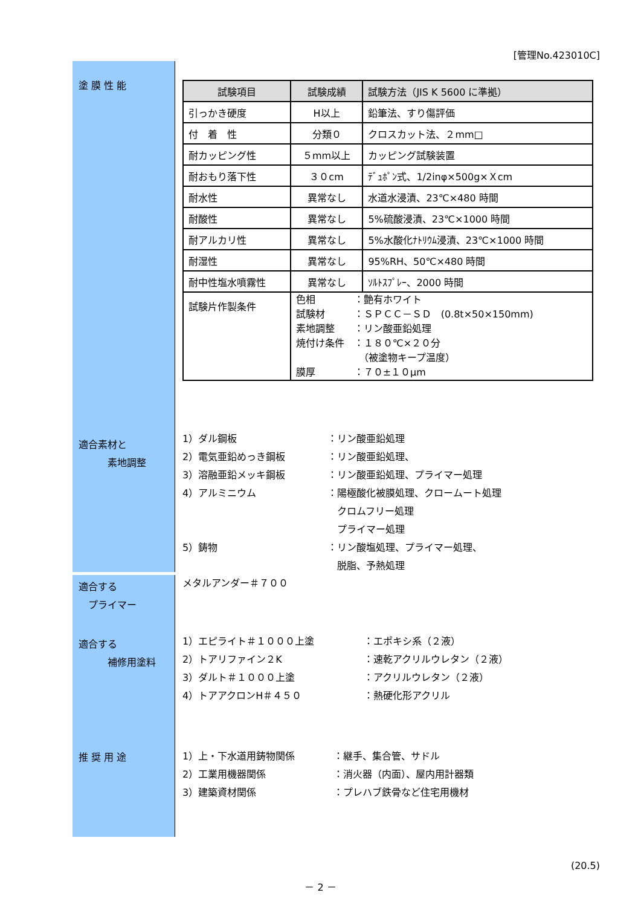[管理No.423010C]
塗 膜 性 能
| 試験項目 | 試験成績 | 試験方法（JIS K 5600 に準拠） |
| --- | --- | --- |
| 引っかき硬度 | H以上 | 鉛筆法、すり傷評価 |
| 付 着 性 | 分類０ | クロスカット法、２mm□ |
| 耐カッピング性 | ５mm以上 | カッピング試験装置 |
| 耐おもり落下性 | ３０cm | ﾃﾞｭﾎﾟﾝ式、1/2inφ×500g×Ｘcm |
| 耐水性 | 異常なし | 水道水浸漬、23℃×480 時間 |
| 耐酸性 | 異常なし | 5%硫酸浸漬、23℃×1000 時間 |
| 耐アルカリ性 | 異常なし | 5%水酸化ﾅﾄﾘｳﾑ浸漬、23℃×1000 時間 |
| 耐湿性 | 異常なし | 95%RH、50℃×480 時間 |
| 耐中性塩水噴霧性 | 異常なし | ｿﾙﾄｽﾌﾟﾚｰ、2000 時間 |
| 試験片作製条件 | 色相 ：艶有ホワイト 試験材 ：ＳＰＣＣ－ＳＤ (0.8t×50×150mm) 素地調整 ：リン酸亜鉛処理 焼付け条件 ：１８０℃×２０分 （被塗物キープ温度） 膜厚 ：７０±１０μm | |
適合素材と
　　　素地調整
1）ダル鋼板 ：リン酸亜鉛処理
2）電気亜鉛めっき鋼板 ：リン酸亜鉛処理、
3）溶融亜鉛メッキ鋼板 ：リン酸亜鉛処理、プライマー処理
4）アルミニウム ：陽極酸化被膜処理、クロームート処理
　クロムフリー処理
　プライマー処理
5）鋳物 ：リン酸塩処理、プライマー処理、
　脱脂、予熱処理
適合する
　プライマー
メタルアンダー＃７００
適合する
　　　補修用塗料
1）エピライト＃１０００上塗 ：エポキシ系（２液）
2）トアリファイン２K ：速乾アクリルウレタン（２液）
3）ダルト＃１０００上塗 ：アクリルウレタン（２液）
4）トアアクロンH＃４５０ ：熱硬化形アクリル
推 奨 用 途
1）上・下水道用鋳物関係 ：継手、集合管、サドル
2）工業用機器関係 ：消火器（内面）、屋内用計器類
3）建築資材関係 ：プレハブ鉄骨など住宅用機材
(20.5)
－ 2 －